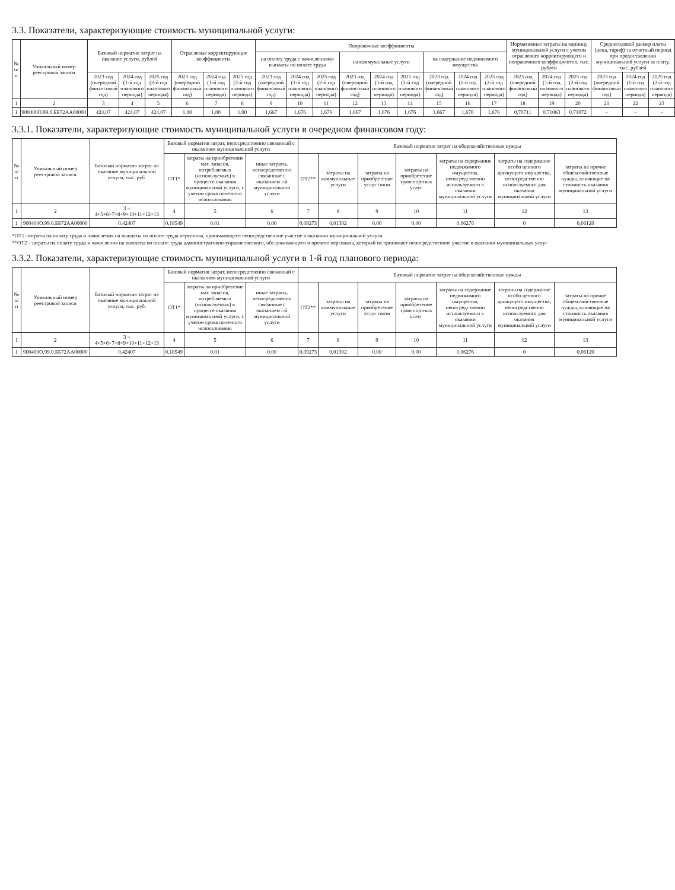3.3. Показатели, характеризующие стоимость муниципальной услуги:
| № п/п | Уникальный номер реестровой записи | Базовый норматив затрат на оказание услуги, рублей | | | Отраслевые корректирующие коэффициенты | | | Поправочные коэффициенты | | | | | | | | | Нормативные затраты на единицу муниципальной услуги с учетом отраслевого корректирующего и поправочного коэффициентов, тыс. рублей | | | Среднегодовой размер платы (цена, тариф) за отчетный период при предоставлении муниципальной услуги за плату, тыс. рублей | | |
| --- | --- | --- | --- | --- | --- | --- | --- | --- | --- | --- | --- | --- | --- | --- | --- | --- | --- | --- | --- | --- | --- | --- |
| | | | | | | | | на оплату труда с начислениями выплаты по оплате труда | | | на коммунальные услуги | | | на содержание недвижимого имущества | | | | | | | | |
| | | 2023 год (очередной финансовый год) | 2024 год (1-й год планового периода) | 2025 год (2-й год планового периода) | 2023 год (очередной финансовый год) | 2024 год (1-й год планового периода) | 2025 год (2-й год планового периода) | 2023 год (очередной финансовый год) | 2024 год (1-й год планового периода) | 2025 год (2-й год планового периода) | 2023 год (очередной финансовый год) | 2024 год (1-й год планового периода) | 2025 год (2-й год планового периода) | 2023 год (очередной финансовый год) | 2024 год (1-й год планового периода) | 2025 год (2-й год планового периода) | 2023 год (очередной финансовый год) | 2024 год (1-й год планового периода) | 2025 год (2-й год планового периода) | 2023 год (очередной финансовый год) | 2024 год (1-й год планового периода) | 2025 год (2-й год планового периода) |
| 1 | 2 | 3 | 4 | 5 | 6 | 7 | 8 | 9 | 10 | 11 | 12 | 13 | 14 | 15 | 16 | 17 | 18 | 19 | 20 | 21 | 22 | 23 |
| 1 | 900400О.99.0.ББ72АА00000 | 424,07 | 424,07 | 424,07 | 1,00 | 1,00 | 1,00 | 1,667 | 1,676 | 1,676 | 1,667 | 1,676 | 1,676 | 1,667 | 1,676 | 1,676 | 0,70711 | 0,71063 | 0,71072 | - | - | - |
3.3.1. Показатели, характеризующие стоимость муниципальной услуги в очередном финансовом году:
| № п/п | Уникальный номер реестровой записи | Базовый норматив затрат на оказание муниципальной услуги, тыс. руб. | Базовый норматив затрат, непосредственно связанный с оказанием муниципальной услуги | | | Базовый норматив затрат на общехозяйственные нужды | | | | | | |
| --- | --- | --- | --- | --- | --- | --- | --- | --- | --- | --- | --- | --- |
| | | | ОТ1* | затраты на приобретение мат. запасов, потребляемых (используемых) в процессе оказания муниципальной услуги, с учетом срока полезного использования | иные затраты, непосредственно связанные с оказанием i-й муниципальной услуги | ОТ2** | затраты на коммунальные услуги | затраты на приобретение услуг связи | затраты на приобретение транспортных услуг | затраты на содержание недвижимого имущества, непосредственно используемого в оказании муниципальной услуги | затраты на содержание особо ценного движущего имущества, непосредственно используемого для оказания муниципальной услуги | затраты на прочие общехозяйственные нужды, влияющие на стоимость оказания муниципальной услуги |
| 1 | 2 | 3 = 4+5+6+7+8+9+10+11+12+13 | 4 | 5 | 6 | 7 | 8 | 9 | 10 | 11 | 12 | 13 |
| 1 | 900400О.99.0.ББ72АА00000 | 0,42407 | 0,18549 | 0,01 | 0,00 | 0,09273 | 0,01302 | 0,00 | 0,00 | 0,06276 | 0 | 0,06120 |
*ОТ1 -затраты на оплату труда и начисления на выплаты по оплате труда персонала, принимающего непосредственное участие в оказании муниципальной услуги
**ОТ2 - затраты на оплату труда и начисления на выплаты по оплате труда административно-управленческого, обслуживающего и прочего персонала, который не принимает непосредственное участие в оказании муниципальных услуг
3.3.2. Показатели, характеризующие стоимость муниципальной услуги в 1-й год планового периода:
| № п/п | Уникальный номер реестровой записи | Базовый норматив затрат на оказание муниципальной услуги, тыс. руб. | Базовый норматив затрат, непосредственно связанный с оказанием муниципальной услуги | | | Базовый норматив затрат на общехозяйственные нужды | | | | | | |
| --- | --- | --- | --- | --- | --- | --- | --- | --- | --- | --- | --- | --- |
| | | | ОТ1* | затраты на приобретение мат. запасов, потребляемых (используемых) в процессе оказания муниципальной услуги, с учетом срока полезного использования | иные затраты, непосредственно связанные с оказанием i-й муниципальной услуги | ОТ2** | затраты на коммунальные услуги | затраты на приобретение услуг связи | затраты на приобретение транспортных услуг | затраты на содержание недвижимого имущества, непосредственно используемого в оказании муниципальной услуги | затраты на содержание особо ценного движущего имущества, непосредственно используемого для оказания муниципальной услуги | затраты на прочие общехозяйственные нужды, влияющие на стоимость оказания муниципальной услуги |
| 1 | 2 | 3 = 4+5+6+7+8+9+10+11+12+13 | 4 | 5 | 6 | 7 | 8 | 9 | 10 | 11 | 12 | 13 |
| 1 | 900400О.99.0.ББ72АА00000 | 0,42407 | 0,18549 | 0,01 | 0,00 | 0,09273 | 0,01302 | 0,00 | 0,00 | 0,06276 | 0 | 0,06120 |